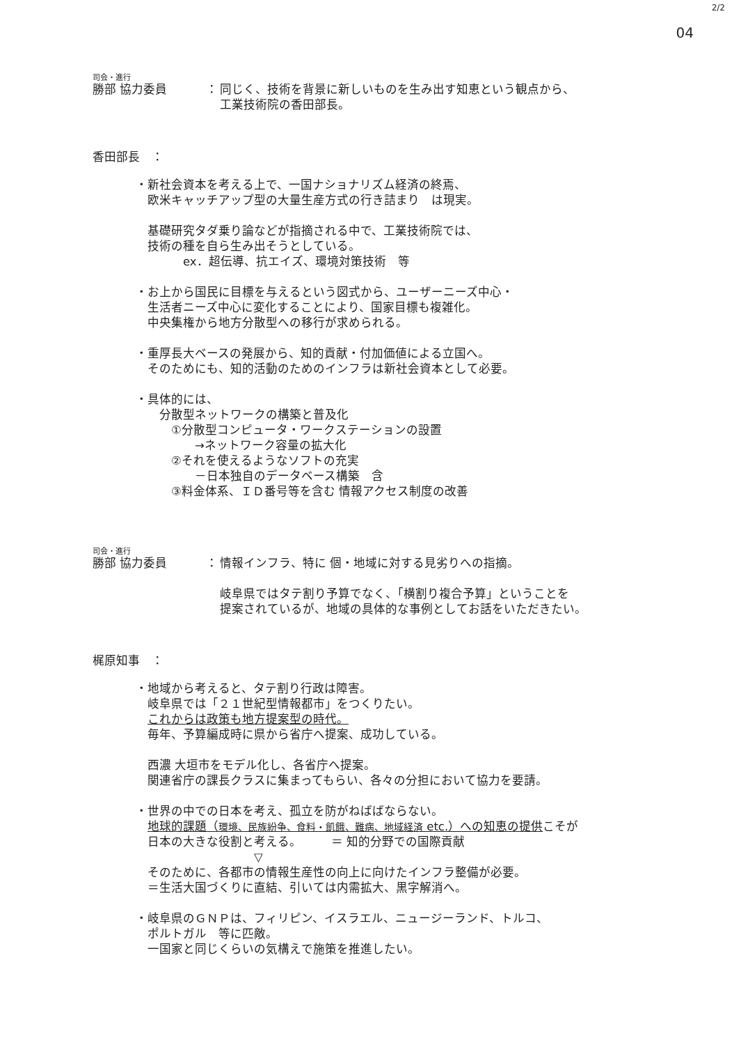2/2
04
司会・進行
勝部 協力委員 ： 同じく、技術を背景に新しいものを生み出す知恵という観点から、
工業技術院の香田部長。
香田部長　：
・新社会資本を考える上で、一国ナショナリズム経済の終焉、
　欧米キャッチアップ型の大量生産方式の行き詰まり　は現実。
　基礎研究タダ乗り論などが指摘される中で、工業技術院では、
　技術の種を自ら生み出そうとしている。
　　　　ex．超伝導、抗エイズ、環境対策技術　等
・お上から国民に目標を与えるという図式から、ユーザーニーズ中心・
　生活者ニーズ中心に変化することにより、国家目標も複雑化。
　中央集権から地方分散型への移行が求められる。
・重厚長大ベースの発展から、知的貢献・付加価値による立国へ。
　そのためにも、知的活動のためのインフラは新社会資本として必要。
・具体的には、
　　分散型ネットワークの構築と普及化
　　　①分散型コンピュータ・ワークステーションの設置
　　　　　→ネットワーク容量の拡大化
　　　②それを使えるようなソフトの充実
　　　　　－日本独自のデータベース構築　含
　　　③料金体系、ＩＤ番号等を含む 情報アクセス制度の改善
司会・進行
勝部 協力委員 ： 情報インフラ、特に 個・地域に対する見劣りへの指摘。
岐阜県ではタテ割り予算でなく、「横割り複合予算」ということを
提案されているが、地域の具体的な事例としてお話をいただきたい。
梶原知事　：
・地域から考えると、タテ割り行政は障害。
　岐阜県では「２１世紀型情報都市」をつくりたい。
　これからは政策も地方提案型の時代。
　毎年、予算編成時に県から省庁へ提案、成功している。
　西濃 大垣市をモデル化し、各省庁へ提案。
　関連省庁の課長クラスに集まってもらい、各々の分担において協力を要請。
・世界の中での日本を考え、孤立を防がねばばならない。
　地球的課題（環境、民族紛争、食料・飢餓、難病、地域経済 etc.）への知恵の提供こそが
　日本の大きな役割と考える。　　　＝ 知的分野での国際貢献
　　　　　　　　　　▽
　そのために、各都市の情報生産性の向上に向けたインフラ整備が必要。
　＝生活大国づくりに直結、引いては内需拡大、黒字解消へ。
・岐阜県のＧＮＰは、フィリピン、イスラエル、ニュージーランド、トルコ、
　ポルトガル　等に匹敵。
　一国家と同じくらいの気構えで施策を推進したい。